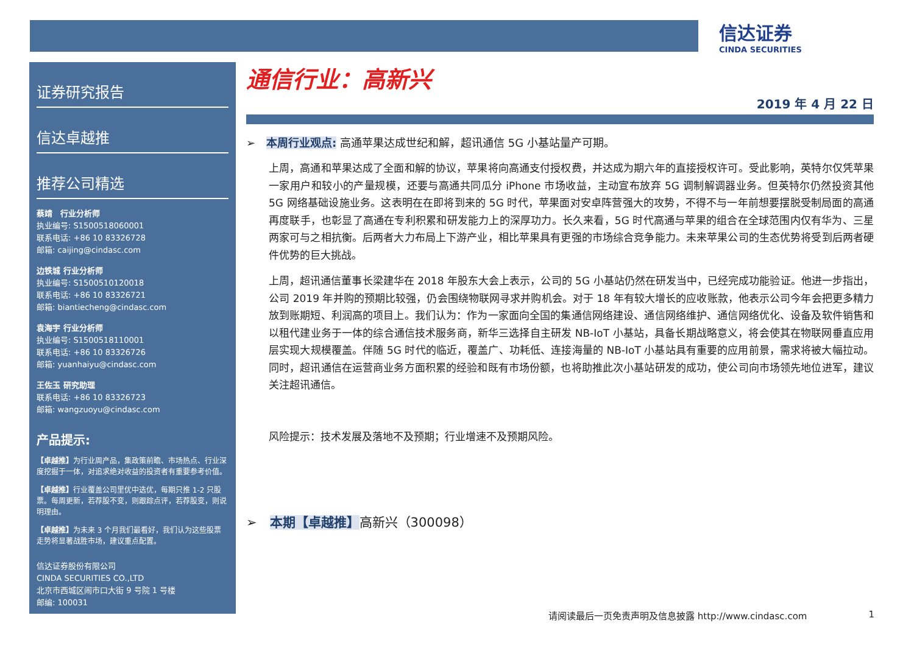信达证券
CINDA SECURITIES
证券研究报告
信达卓越推
推荐公司精选
蔡靖　行业分析师
执业编号: S1500518060001
联系电话: +86 10 83326728
邮箱: caijing@cindasc.com
边铁城 行业分析师
执业编号: S1500510120018
联系电话: +86 10 83326721
邮箱: biantiecheng@cindasc.com
袁海宇 行业分析师
执业编号: S1500518110001
联系电话: +86 10 83326726
邮箱: yuanhaiyu@cindasc.com
王佐玉 研究助理
联系电话: +86 10 83326723
邮箱: wangzuoyu@cindasc.com
产品提示:
【卓越推】为行业周产品，集政策前瞻、市场热点、行业深度挖掘于一体，对追求绝对收益的投资者有重要参考价值。
【卓越推】行业覆盖公司里优中选优，每期只推 1-2 只股票。每周更新，若荐股不变，则跟踪点评，若荐股变，则说明理由。
【卓越推】为未来 3 个月我们最看好，我们认为这些股票走势将显著战胜市场，建议重点配置。
信达证券股份有限公司
CINDA SECURITIES CO.,LTD
北京市西城区闹市口大街 9 号院 1 号楼
邮编: 100031
通信行业：高新兴
2019 年 4 月 22 日
➢　本周行业观点: 高通苹果达成世纪和解，超讯通信 5G 小基站量产可期。
上周，高通和苹果达成了全面和解的协议，苹果将向高通支付授权费，并达成为期六年的直接授权许可。受此影响，英特尔仅凭苹果一家用户和较小的产量规模，还要与高通共同瓜分 iPhone 市场收益，主动宣布放弃 5G 调制解调器业务。但英特尔仍然投资其他 5G 网络基础设施业务。这表明在在即将到来的 5G 时代，苹果面对安卓阵营强大的攻势，不得不与一年前想要摆脱受制局面的高通再度联手，也彰显了高通在专利积累和研发能力上的深厚功力。长久来看，5G 时代高通与苹果的组合在全球范围内仅有华为、三星两家可与之相抗衡。后两者大力布局上下游产业，相比苹果具有更强的市场综合竞争能力。未来苹果公司的生态优势将受到后两者硬件优势的巨大挑战。
上周，超讯通信董事长梁建华在 2018 年股东大会上表示，公司的 5G 小基站仍然在研发当中，已经完成功能验证。他进一步指出，公司 2019 年并购的预期比较强，仍会围绕物联网寻求并购机会。对于 18 年有较大增长的应收账款，他表示公司今年会把更多精力放到账期短、利润高的项目上。我们认为：作为一家面向全国的集通信网络建设、通信网络维护、通信网络优化、设备及软件销售和以租代建业务于一体的综合通信技术服务商，新华三选择自主研发 NB-IoT 小基站，具备长期战略意义，将会使其在物联网垂直应用层实现大规模覆盖。伴随 5G 时代的临近，覆盖广、功耗低、连接海量的 NB-IoT 小基站具有重要的应用前景，需求将被大幅拉动。同时，超讯通信在运营商业务方面积累的经验和既有市场份额，也将助推此次小基站研发的成功，使公司向市场领先地位进军，建议关注超讯通信。
风险提示：技术发展及落地不及预期；行业增速不及预期风险。
➢　本期【卓越推】高新兴（300098）
请阅读最后一页免责声明及信息披露 http://www.cindasc.com 1